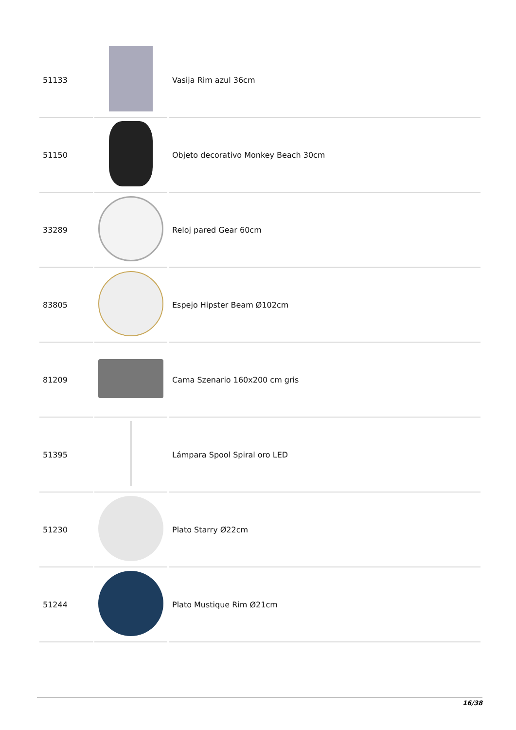| 51133 | | Vasija Rim azul 36cm |
| 51150 | | Objeto decorativo Monkey Beach 30cm |
| 33289 | | Reloj pared Gear 60cm |
| 83805 | | Espejo Hipster Beam Ø102cm |
| 81209 | | Cama Szenario 160x200 cm gris |
| 51395 | | Lámpara Spool Spiral oro LED |
| 51230 | | Plato Starry Ø22cm |
| 51244 | | Plato Mustique Rim Ø21cm |
16/38